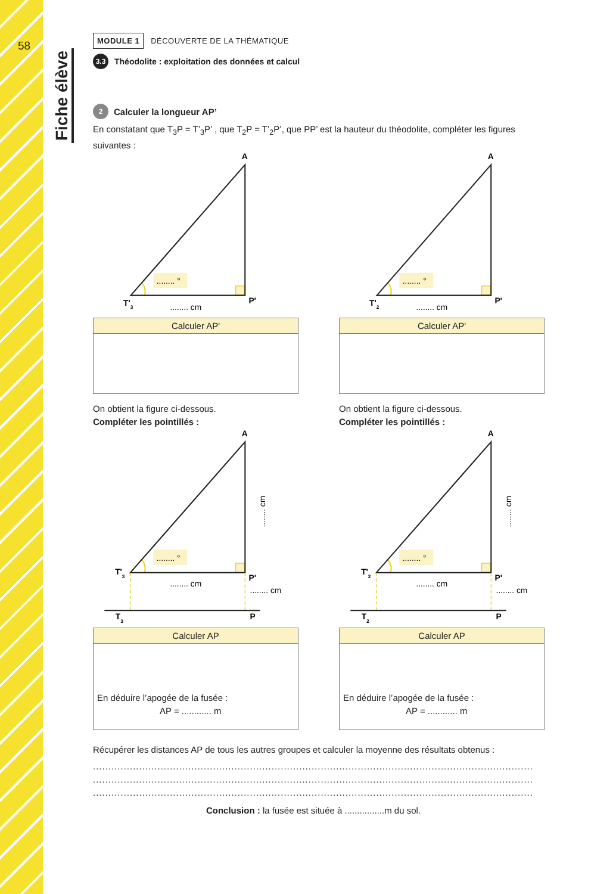58
Fiche élève
MODULE 1 DÉCOUVERTE DE LA THÉMATIQUE
3.3 Théodolite : exploitation des données et calcul
2 Calculer la longueur AP’
En constatant que T<sub>3</sub>P = T’<sub>3</sub>P’ , que T<sub>2</sub>P = T’<sub>2</sub>P’, que PP’ est la hauteur du théodolite, compléter les figures suivantes :
........ °
A
T'3
P'
........ cm
Calculer AP'
........ °
A
T'2
P'
........ cm
Calculer AP'
On obtient la figure ci-dessous.
Compléter les pointillés :
........ °
A
T'3
P'
........ cm
........ cm
........ cm
T3
P
Calculer AP
En déduire l’apogée de la fusée :
AP = ............ m
On obtient la figure ci-dessous.
Compléter les pointillés :
........ °
A
T'2
P'
........ cm
........ cm
........ cm
T2
P
Calculer AP
En déduire l’apogée de la fusée :
AP = ............ m
Récupérer les distances AP de tous les autres groupes et calculer la moyenne des résultats obtenus :
..................................................................................................................................................................................
..................................................................................................................................................................................
..................................................................................................................................................................................
Conclusion : la fusée est située à ................m du sol.